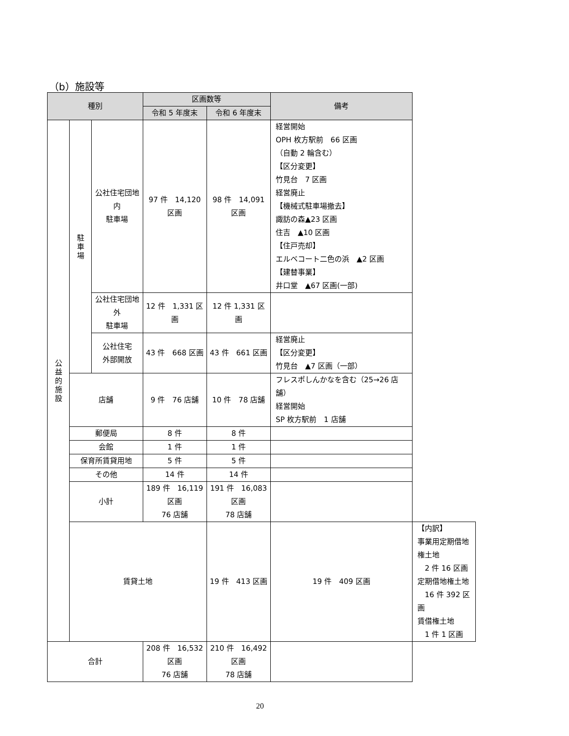（b）施設等
| 種別 | | | 区画数等 | | 備考 | |
| --- | --- | --- | --- | --- | --- | --- |
| | | | 令和 5 年度末 | 令和 6 年度末 | | |
| 公 益 的 施 設 | 駐 車 場 | 公社住宅団地内 駐車場 | 97 件 14,120 区画 | 98 件 14,091 区画 | 経営開始 OPH 枚方駅前 66 区画 （自動 2 輪含む） 【区分変更】 竹見台 7 区画 経営廃止 【機械式駐車場撤去】 諏訪の森▲23 区画 住吉 ▲10 区画 【住戸売却】 エルベコート二色の浜 ▲2 区画 【建替事業】 井口堂 ▲67 区画(一部) | |
| | | 公社住宅団地外 駐車場 | 12 件 1,331 区画 | 12 件 1,331 区画 | | |
| | | 公社住宅 外部開放 | 43 件 668 区画 | 43 件 661 区画 | 経営廃止 【区分変更】 竹見台 ▲7 区画（一部） | |
| | 店舗 | | 9 件 76 店舗 | 10 件 78 店舗 | フレスポしんかなを含む（25→26 店舗） 経営開始 SP 枚方駅前 1 店舗 | |
| | 郵便局 | | 8 件 | 8 件 | | |
| | 会館 | | 1 件 | 1 件 | | |
| | 保育所賃貸用地 | | 5 件 | 5 件 | | |
| | その他 | | 14 件 | 14 件 | | |
| | 小計 | | 189 件 16,119 区画 76 店舗 | 191 件 16,083 区画 78 店舗 | | |
| | 賃貸土地 | | | 19 件 413 区画 | 19 件 409 区画 | 【内訳】 事業用定期借地権土地 2 件 16 区画 定期借地権土地 16 件 392 区画 賃借権土地 1 件 1 区画 |
| 合計 | | | 208 件 16,532 区画 76 店舗 | 210 件 16,492 区画 78 店舗 | | |
20